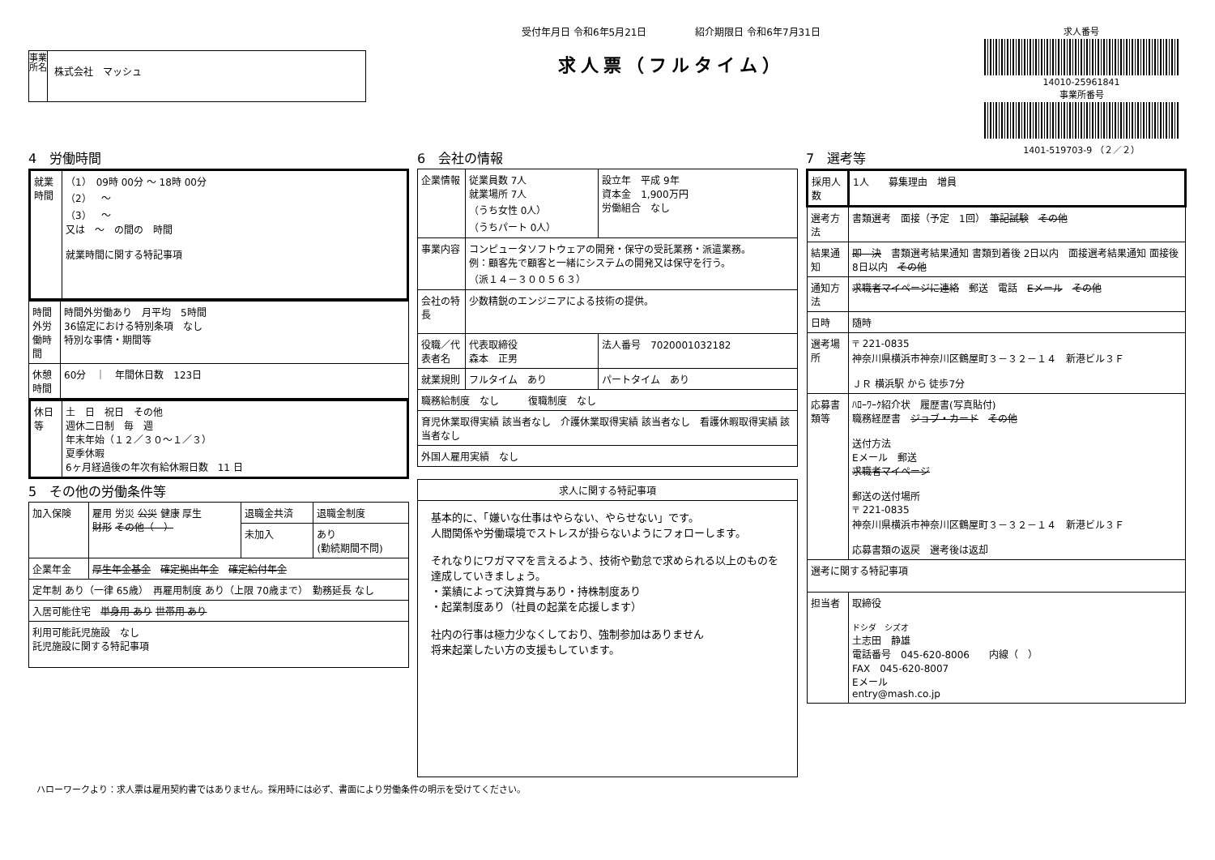事業所名
株式会社　マッシュ
受付年月日 令和6年5月21日　　　　　紹介期限日 令和6年7月31日
求人票（フルタイム）
求人番号
14010-25961841
事業所番号
1401-519703-9 （２／２）
4　労働時間
| 就業時間 | （1） 09時 00分 ～ 18時 00分 （2） ～ （3） ～ 又は ～ の間の 時間 就業時間に関する特記事項 |
| 時間外労働時間 | 時間外労働あり 月平均 5時間 36協定における特別条項 なし 特別な事情・期間等 |
| 休憩時間 | 60分 ｜ 年間休日数 123日 |
| 休日等 | 土 日 祝日 その他 週休二日制 毎 週 年末年始（１２／３０～１／３） 夏季休暇 6ヶ月経過後の年次有給休暇日数 11 日 |
5　その他の労働条件等
| 加入保険 | 雇用 労災 公災 健康 厚生 財形 その他（ ） | 退職金共済 | 退職金制度 |
| | | 未加入 | あり (勤続期間不問) |
| 企業年金 | 厚生年金基金 確定拠出年金 確定給付年金 | | |
| 定年制 あり（一律 65歳） 再雇用制度 あり（上限 70歳まで） 勤務延長 なし | | | |
| 入居可能住宅 単身用 あり 世帯用 あり | | | |
| 利用可能託児施設 なし 託児施設に関する特記事項 | | | |
6　会社の情報
| 企業情報 | 従業員数 7人 就業場所 7人 （うち女性 0人） （うちパート 0人） | 設立年 平成 9年 資本金 1,900万円 労働組合 なし |
| 事業内容 | コンピュータソフトウェアの開発・保守の受託業務・派遣業務。 例：顧客先で顧客と一緒にシステムの開発又は保守を行う。 （派１４－３００５６３） | |
| 会社の特長 | 少数精鋭のエンジニアによる技術の提供。 | |
| 役職／代表者名 | 代表取締役 森本 正男 | 法人番号 7020001032182 |
| 就業規則 | フルタイム あり | パートタイム あり |
| 職務給制度 なし 復職制度 なし | | |
| 育児休業取得実績 該当者なし 介護休業取得実績 該当者なし 看護休暇取得実績 該当者なし | | |
| 外国人雇用実績 なし | | |
| 求人に関する特記事項 |
| --- |
| 基本的に、「嫌いな仕事はやらない、やらせない」です。 人間関係や労働環境でストレスが掛らないようにフォローします。 それなりにワガママを言えるよう、技術や勤怠で求められる以上のものを達成していきましょう。 ・業績によって決算賞与あり・持株制度あり ・起業制度あり（社員の起業を応援します） 社内の行事は極力少なくしており、強制参加はありません 将来起業したい方の支援もしています。 |
7　選考等
| 採用人数 | 1人 募集理由 増員 |
| 選考方法 | 書類選考 面接（予定 1回） 筆記試験 その他 |
| 結果通知 | 即 決 書類選考結果通知 書類到着後 2日以内 面接選考結果通知 面接後 8日以内 その他 |
| 通知方法 | 求職者マイページに連絡 郵送 電話 Eメール その他 |
| 日時 | 随時 |
| 選考場所 | 〒 221-0835 神奈川県横浜市神奈川区鶴屋町３－３２－１４ 新港ビル３Ｆ ＪＲ 横浜駅 から 徒歩7分 |
| 応募書類等 | ﾊﾛｰﾜｰｸ紹介状 履歴書(写真貼付) 職務経歴書 ジョブ・カード その他 送付方法 Eメール 郵送 求職者マイページ 郵送の送付場所 〒 221-0835 神奈川県横浜市神奈川区鶴屋町３－３２－１４ 新港ビル３Ｆ 応募書類の返戻 選考後は返却 |
| 選考に関する特記事項 | |
| 担当者 | 取締役 ドシダ シズオ 土志田 静雄 電話番号 045-620-8006 内線（ ） FAX 045-620-8007 Eメール entry@mash.co.jp |
ハローワークより：求人票は雇用契約書ではありません。採用時には必ず、書面により労働条件の明示を受けてください。